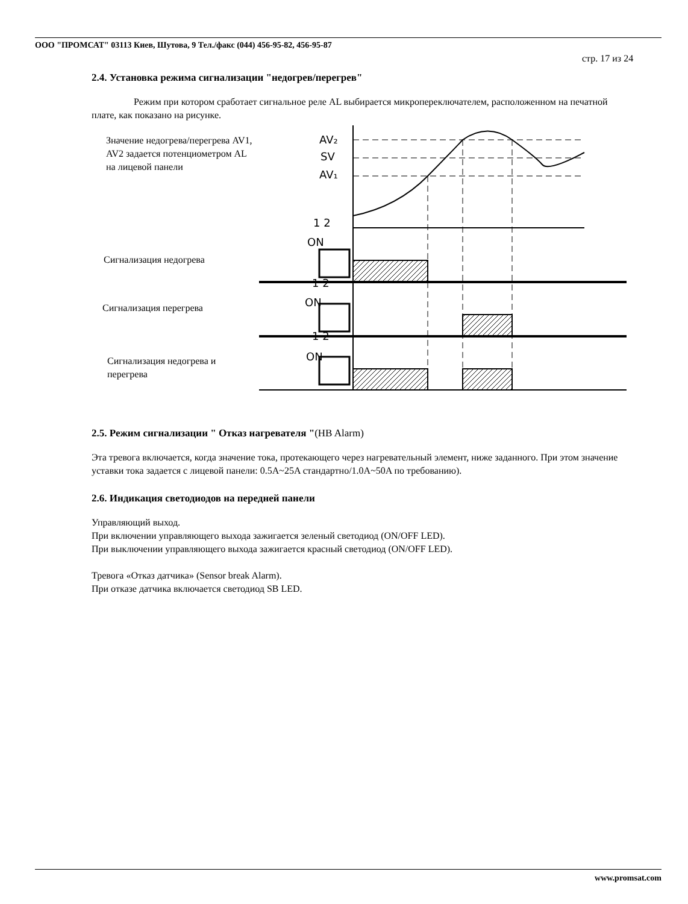ООО "ПРОМСАТ" 03113 Киев, Шутова, 9 Тел./факс (044) 456-95-82, 456-95-87
стр. 17 из 24
2.4. Установка режима сигнализации "недогрев/перегрев"
Режим при котором сработает сигнальное реле AL выбирается микропереключателем, расположенном на печатной плате, как показано на рисунке.
Значение недогрева/перегрева AV1,
AV2 задается потенциометром AL
на лицевой панели
Сигнализация недогрева
Сигнализация перегрева
Сигнализация недогрева и
перегрева
AV₂
SV
AV₁
ON
ON
ON
1 2
1 2
1 2
2.5. Режим сигнализации " Отказ нагревателя "(HB Alarm)
Эта тревога включается, когда значение тока, протекающего через нагревательный элемент, ниже заданного. При этом значение уставки тока задается с лицевой панели: 0.5A~25A стандартно/1.0A~50A по требованию).
2.6. Индикация светодиодов на передней панели
Управляющий выход.
При включении управляющего выхода зажигается зеленый светодиод (ON/OFF LED).
При выключении управляющего выхода зажигается красный светодиод (ON/OFF LED).
Тревога «Отказ датчика» (Sensor break Alarm).
При отказе датчика включается светодиод SB LED.
www.promsat.com